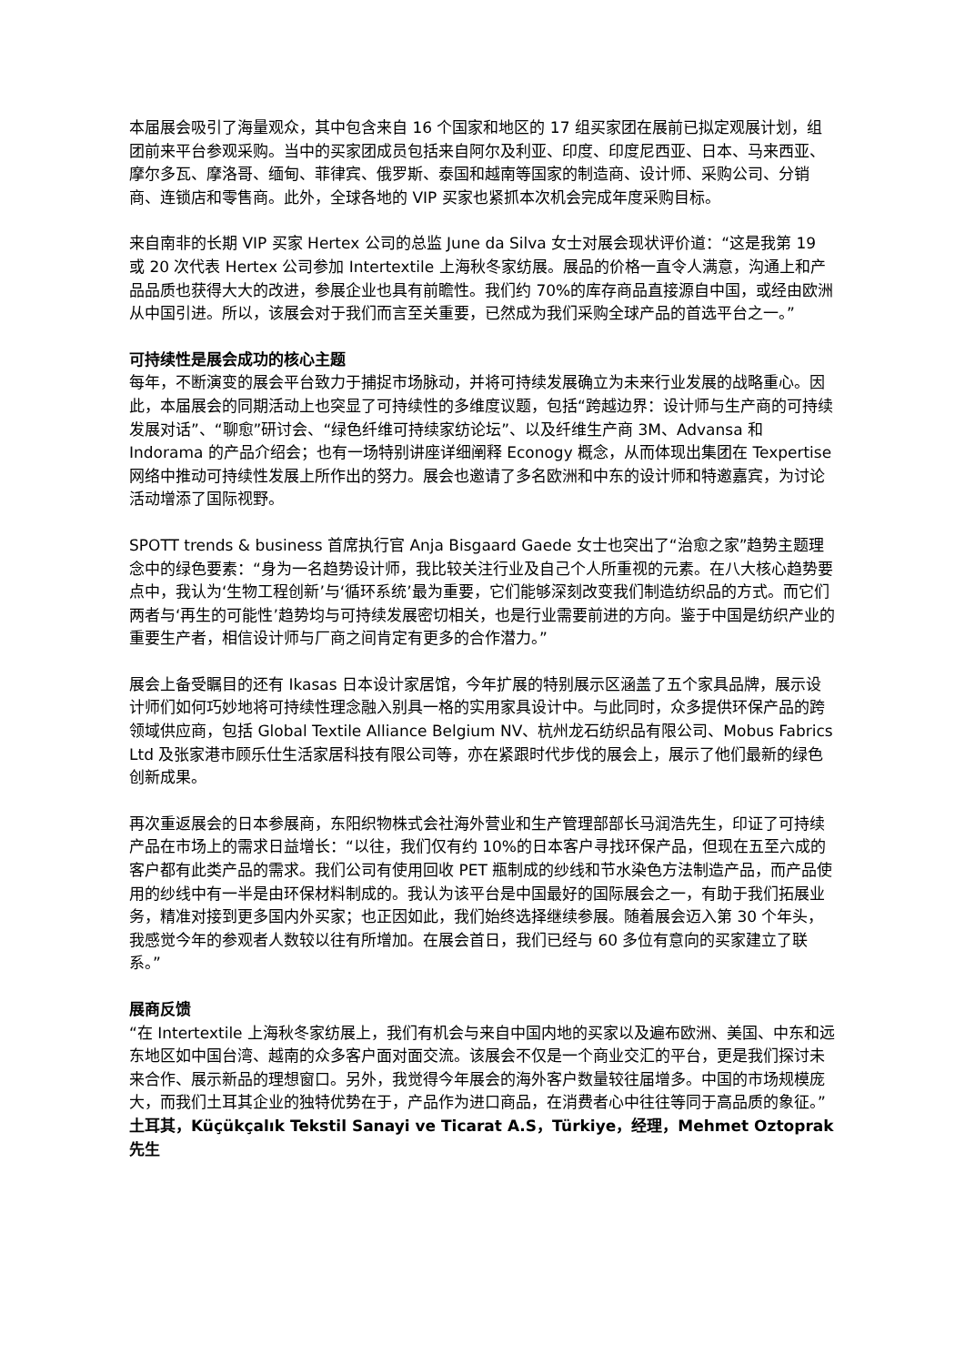本届展会吸引了海量观众，其中包含来自 16 个国家和地区的 17 组买家团在展前已拟定观展计划，组团前来平台参观采购。当中的买家团成员包括来自阿尔及利亚、印度、印度尼西亚、日本、马来西亚、摩尔多瓦、摩洛哥、缅甸、菲律宾、俄罗斯、泰国和越南等国家的制造商、设计师、采购公司、分销商、连锁店和零售商。此外，全球各地的 VIP 买家也紧抓本次机会完成年度采购目标。
来自南非的长期 VIP 买家 Hertex 公司的总监 June da Silva 女士对展会现状评价道：“这是我第 19 或 20 次代表 Hertex 公司参加 Intertextile 上海秋冬家纺展。展品的价格一直令人满意，沟通上和产品品质也获得大大的改进，参展企业也具有前瞻性。我们约 70%的库存商品直接源自中国，或经由欧洲从中国引进。所以，该展会对于我们而言至关重要，已然成为我们采购全球产品的首选平台之一。”
可持续性是展会成功的核心主题
每年，不断演变的展会平台致力于捕捉市场脉动，并将可持续发展确立为未来行业发展的战略重心。因此，本届展会的同期活动上也突显了可持续性的多维度议题，包括“跨越边界：设计师与生产商的可持续发展对话”、“聊愈”研讨会、“绿色纤维可持续家纺论坛”、以及纤维生产商 3M、Advansa 和 Indorama 的产品介绍会；也有一场特别讲座详细阐释 Econogy 概念，从而体现出集团在 Texpertise 网络中推动可持续性发展上所作出的努力。展会也邀请了多名欧洲和中东的设计师和特邀嘉宾，为讨论活动增添了国际视野。
SPOTT trends & business 首席执行官 Anja Bisgaard Gaede 女士也突出了“治愈之家”趋势主题理念中的绿色要素：“身为一名趋势设计师，我比较关注行业及自己个人所重视的元素。在八大核心趋势要点中，我认为‘生物工程创新’与‘循环系统’最为重要，它们能够深刻改变我们制造纺织品的方式。而它们两者与‘再生的可能性’趋势均与可持续发展密切相关，也是行业需要前进的方向。鉴于中国是纺织产业的重要生产者，相信设计师与厂商之间肯定有更多的合作潜力。”
展会上备受瞩目的还有 Ikasas 日本设计家居馆，今年扩展的特别展示区涵盖了五个家具品牌，展示设计师们如何巧妙地将可持续性理念融入别具一格的实用家具设计中。与此同时，众多提供环保产品的跨领域供应商，包括 Global Textile Alliance Belgium NV、杭州龙石纺织品有限公司、Mobus Fabrics Ltd 及张家港市顾乐仕生活家居科技有限公司等，亦在紧跟时代步伐的展会上，展示了他们最新的绿色创新成果。
再次重返展会的日本参展商，东阳织物株式会社海外营业和生产管理部部长马润浩先生，印证了可持续产品在市场上的需求日益增长：“以往，我们仅有约 10%的日本客户寻找环保产品，但现在五至六成的客户都有此类产品的需求。我们公司有使用回收 PET 瓶制成的纱线和节水染色方法制造产品，而产品使用的纱线中有一半是由环保材料制成的。我认为该平台是中国最好的国际展会之一，有助于我们拓展业务，精准对接到更多国内外买家；也正因如此，我们始终选择继续参展。随着展会迈入第 30 个年头，我感觉今年的参观者人数较以往有所增加。在展会首日，我们已经与 60 多位有意向的买家建立了联系。”
展商反馈
“在 Intertextile 上海秋冬家纺展上，我们有机会与来自中国内地的买家以及遍布欧洲、美国、中东和远东地区如中国台湾、越南的众多客户面对面交流。该展会不仅是一个商业交汇的平台，更是我们探讨未来合作、展示新品的理想窗口。另外，我觉得今年展会的海外客户数量较往届增多。中国的市场规模庞大，而我们土耳其企业的独特优势在于，产品作为进口商品，在消费者心中往往等同于高品质的象征。”
土耳其，Küçükçalık Tekstil Sanayi ve Ticarat A.S，Türkiye，经理，Mehmet Oztoprak 先生